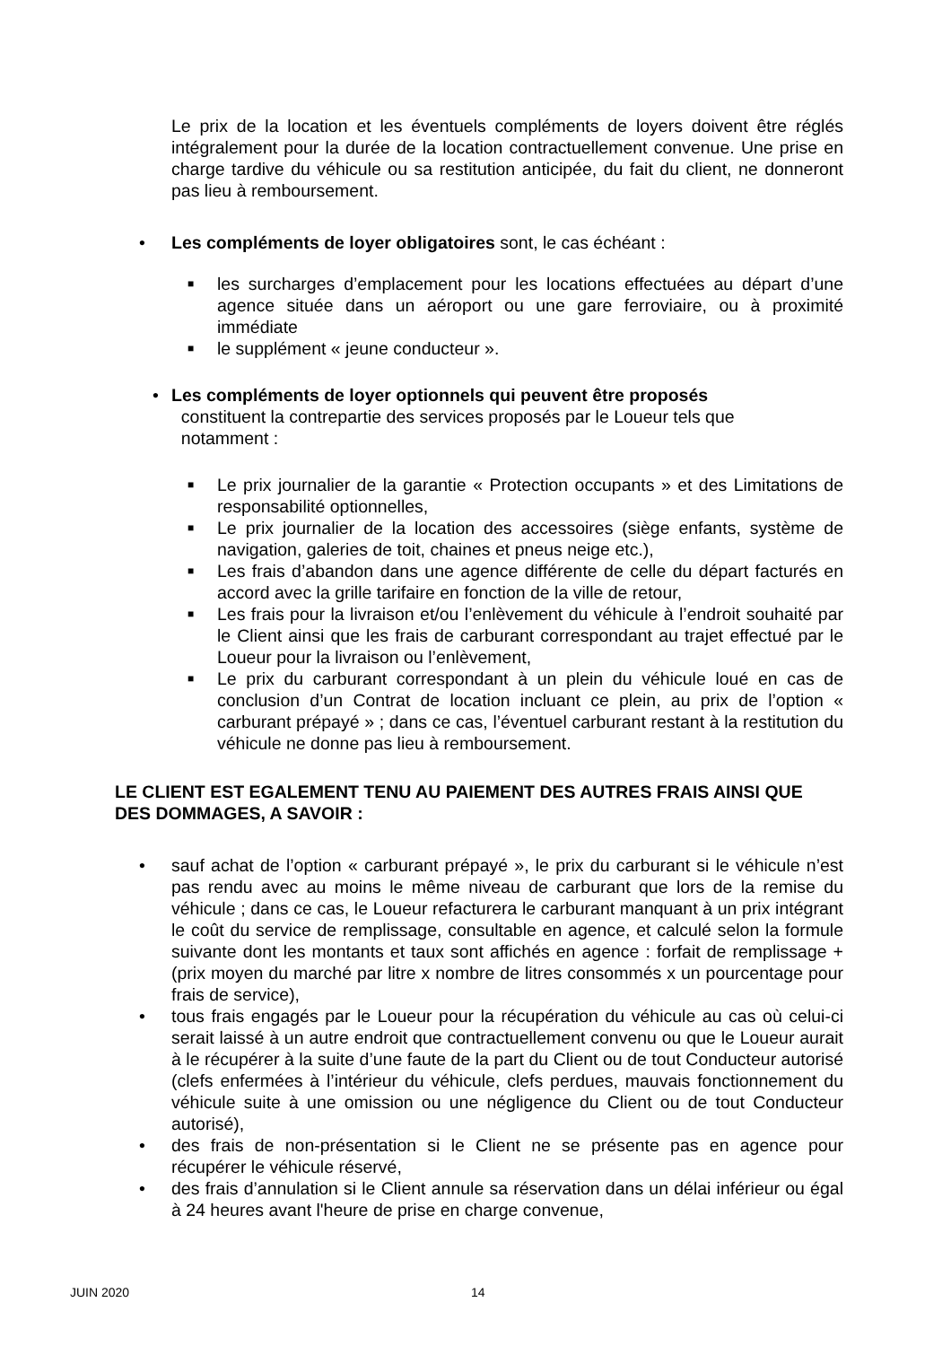Le prix de la location et les éventuels compléments de loyers doivent être réglés intégralement pour la durée de la location contractuellement convenue. Une prise en charge tardive du véhicule ou sa restitution anticipée, du fait du client, ne donneront pas lieu à remboursement.
• Les compléments de loyer obligatoires sont, le cas échéant :
■ les surcharges d’emplacement pour les locations effectuées au départ d’une agence située dans un aéroport ou une gare ferroviaire, ou à proximité immédiate
■ le supplément « jeune conducteur ».
• Les compléments de loyer optionnels qui peuvent être proposés
constituent la contrepartie des services proposés par le Loueur tels que
notamment :
■ Le prix journalier de la garantie « Protection occupants » et des Limitations de responsabilité optionnelles,
■ Le prix journalier de la location des accessoires (siège enfants, système de navigation, galeries de toit, chaines et pneus neige etc.),
■ Les frais d’abandon dans une agence différente de celle du départ facturés en accord avec la grille tarifaire en fonction de la ville de retour,
■ Les frais pour la livraison et/ou l’enlèvement du véhicule à l’endroit souhaité par le Client ainsi que les frais de carburant correspondant au trajet effectué par le Loueur pour la livraison ou l’enlèvement,
■ Le prix du carburant correspondant à un plein du véhicule loué en cas de conclusion d’un Contrat de location incluant ce plein, au prix de l’option « carburant prépayé » ; dans ce cas, l’éventuel carburant restant à la restitution du véhicule ne donne pas lieu à remboursement.
LE CLIENT EST EGALEMENT TENU AU PAIEMENT DES AUTRES FRAIS AINSI QUE DES DOMMAGES, A SAVOIR :
• sauf achat de l’option « carburant prépayé », le prix du carburant si le véhicule n’est pas rendu avec au moins le même niveau de carburant que lors de la remise du véhicule ; dans ce cas, le Loueur refacturera le carburant manquant à un prix intégrant le coût du service de remplissage, consultable en agence, et calculé selon la formule suivante dont les montants et taux sont affichés en agence : forfait de remplissage + (prix moyen du marché par litre x nombre de litres consommés x un pourcentage pour frais de service),
• tous frais engagés par le Loueur pour la récupération du véhicule au cas où celui-ci serait laissé à un autre endroit que contractuellement convenu ou que le Loueur aurait à le récupérer à la suite d’une faute de la part du Client ou de tout Conducteur autorisé (clefs enfermées à l’intérieur du véhicule, clefs perdues, mauvais fonctionnement du véhicule suite à une omission ou une négligence du Client ou de tout Conducteur autorisé),
• des frais de non-présentation si le Client ne se présente pas en agence pour récupérer le véhicule réservé,
• des frais d’annulation si le Client annule sa réservation dans un délai inférieur ou égal à 24 heures avant l'heure de prise en charge convenue,
JUIN 2020 14